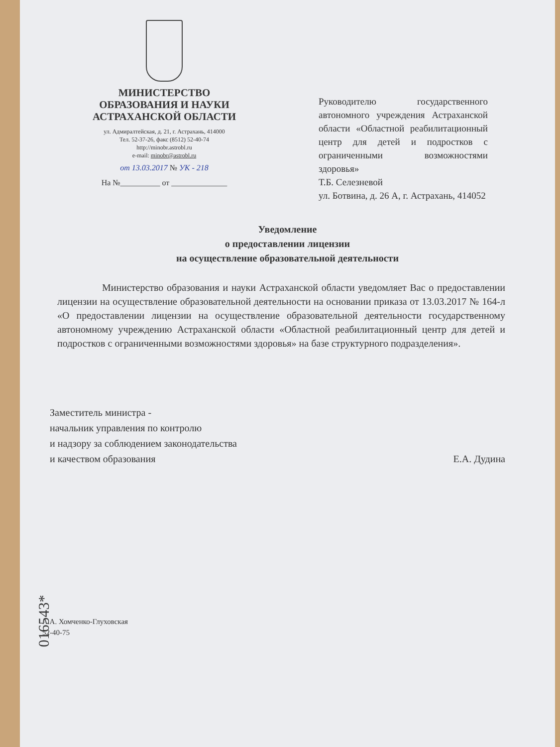МИНИСТЕРСТВО
ОБРАЗОВАНИЯ И НАУКИ
АСТРАХАНСКОЙ ОБЛАСТИ
ул. Адмиралтейская, д. 21, г. Астрахань, 414000
Тел. 52-37-26, факс (8512) 52-40-74
http://minobr.astrobl.ru
e-mail: minobr@astrobl.ru
от 13.03.2017 № УК - 218
На №__________ от ______________
Руководителю государственного автономного учреждения Астраханской области «Областной реабилитационный центр для детей и подростков с ограниченными возможностями здоровья»
Т.Б. Селезневой
ул. Ботвина, д. 26 А, г. Астрахань, 414052
Уведомление
о предоставлении лицензии
на осуществление образовательной деятельности
Министерство образования и науки Астраханской области уведомляет Вас о предоставлении лицензии на осуществление образовательной деятельности на основании приказа от 13.03.2017 № 164-л «О предоставлении лицензии на осуществление образовательной деятельности государственному автономному учреждению Астраханской области «Областной реабилитационный центр для детей и подростков с ограниченными возможностями здоровья» на базе структурного подразделения».
Заместитель министра -
начальник управления по контролю
и надзору за соблюдением законодательства
и качеством образования
Е.А. Дудина
А.А. Хомченко-Глуховская
52-40-75
016543*